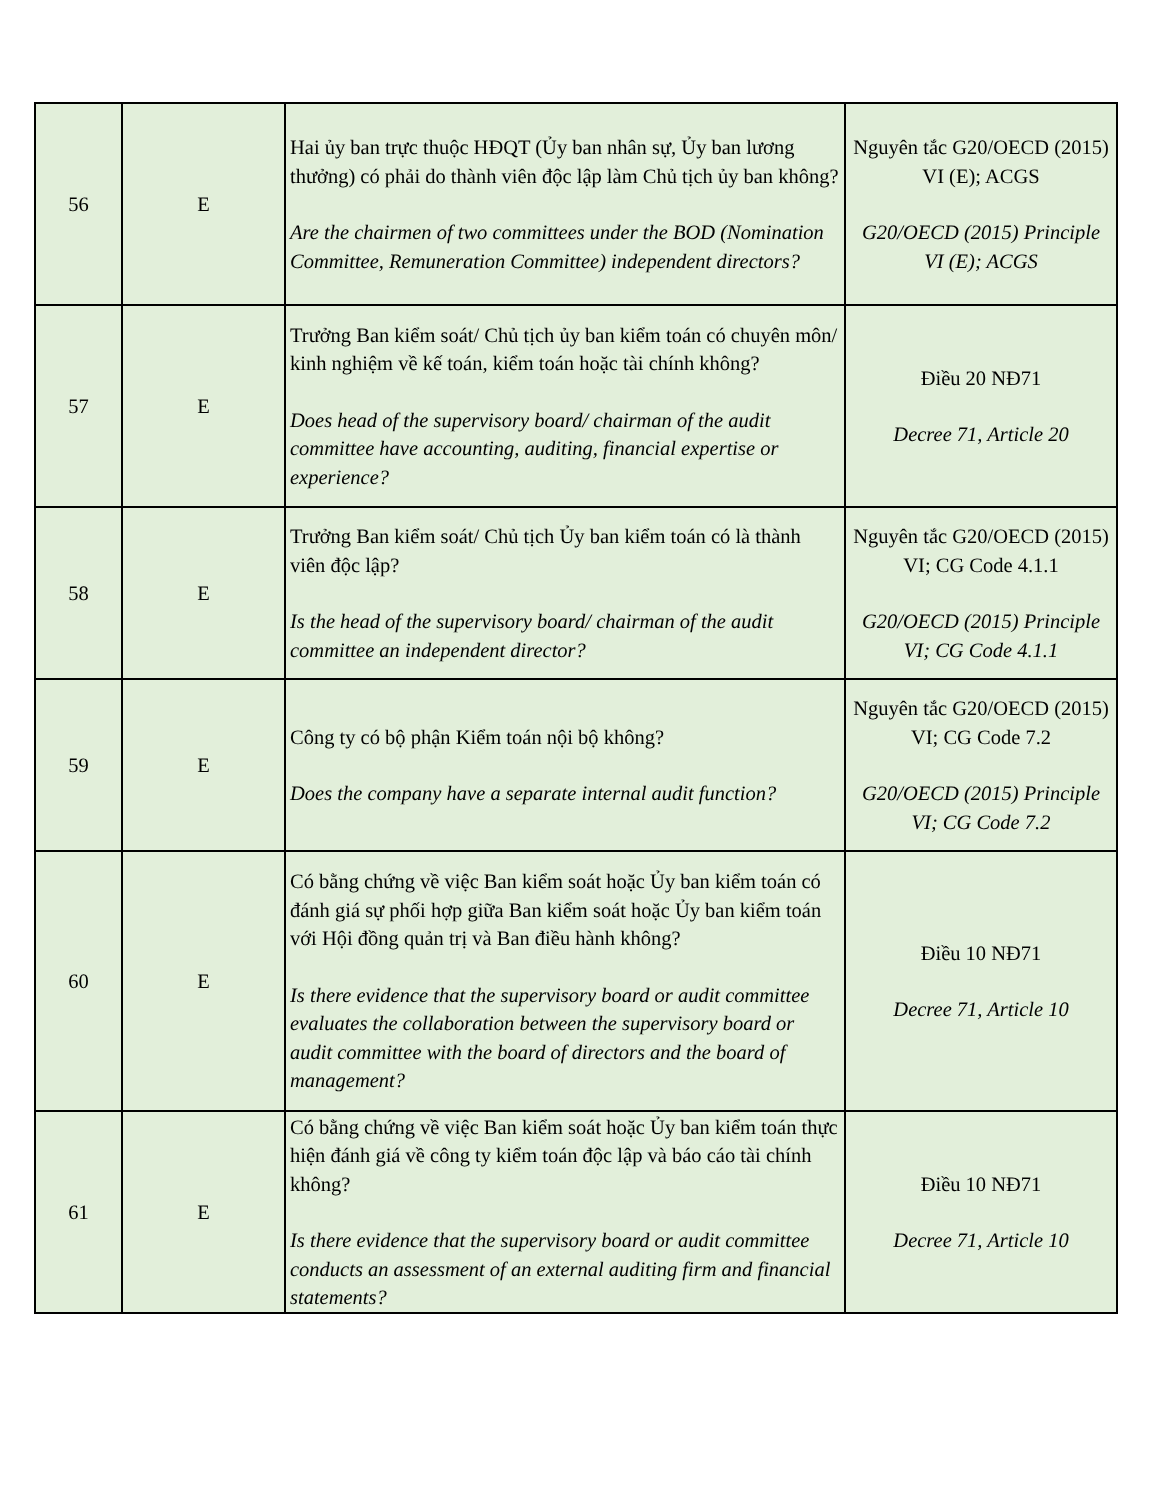| 56 | E | Hai ủy ban trực thuộc HĐQT (Ủy ban nhân sự, Ủy ban lương thưởng) có phải do thành viên độc lập làm Chủ tịch ủy ban không? Are the chairmen of two committees under the BOD (Nomination Committee, Remuneration Committee) independent directors? | Nguyên tắc G20/OECD (2015) VI (E); ACGS G20/OECD (2015) Principle VI (E); ACGS |
| 57 | E | Trưởng Ban kiểm soát/ Chủ tịch ủy ban kiểm toán có chuyên môn/ kinh nghiệm về kế toán, kiểm toán hoặc tài chính không? Does head of the supervisory board/ chairman of the audit committee have accounting, auditing, financial expertise or experience? | Điều 20 NĐ71 Decree 71, Article 20 |
| 58 | E | Trưởng Ban kiểm soát/ Chủ tịch Ủy ban kiểm toán có là thành viên độc lập? Is the head of the supervisory board/ chairman of the audit committee an independent director? | Nguyên tắc G20/OECD (2015) VI; CG Code 4.1.1 G20/OECD (2015) Principle VI; CG Code 4.1.1 |
| 59 | E | Công ty có bộ phận Kiểm toán nội bộ không? Does the company have a separate internal audit function? | Nguyên tắc G20/OECD (2015) VI; CG Code 7.2 G20/OECD (2015) Principle VI; CG Code 7.2 |
| 60 | E | Có bằng chứng về việc Ban kiểm soát hoặc Ủy ban kiểm toán có đánh giá sự phối hợp giữa Ban kiểm soát hoặc Ủy ban kiểm toán với Hội đồng quản trị và Ban điều hành không? Is there evidence that the supervisory board or audit committee evaluates the collaboration between the supervisory board or audit committee with the board of directors and the board of management? | Điều 10 NĐ71 Decree 71, Article 10 |
| 61 | E | Có bằng chứng về việc Ban kiểm soát hoặc Ủy ban kiểm toán thực hiện đánh giá về công ty kiểm toán độc lập và báo cáo tài chính không? Is there evidence that the supervisory board or audit committee conducts an assessment of an external auditing firm and financial statements? | Điều 10 NĐ71 Decree 71, Article 10 |